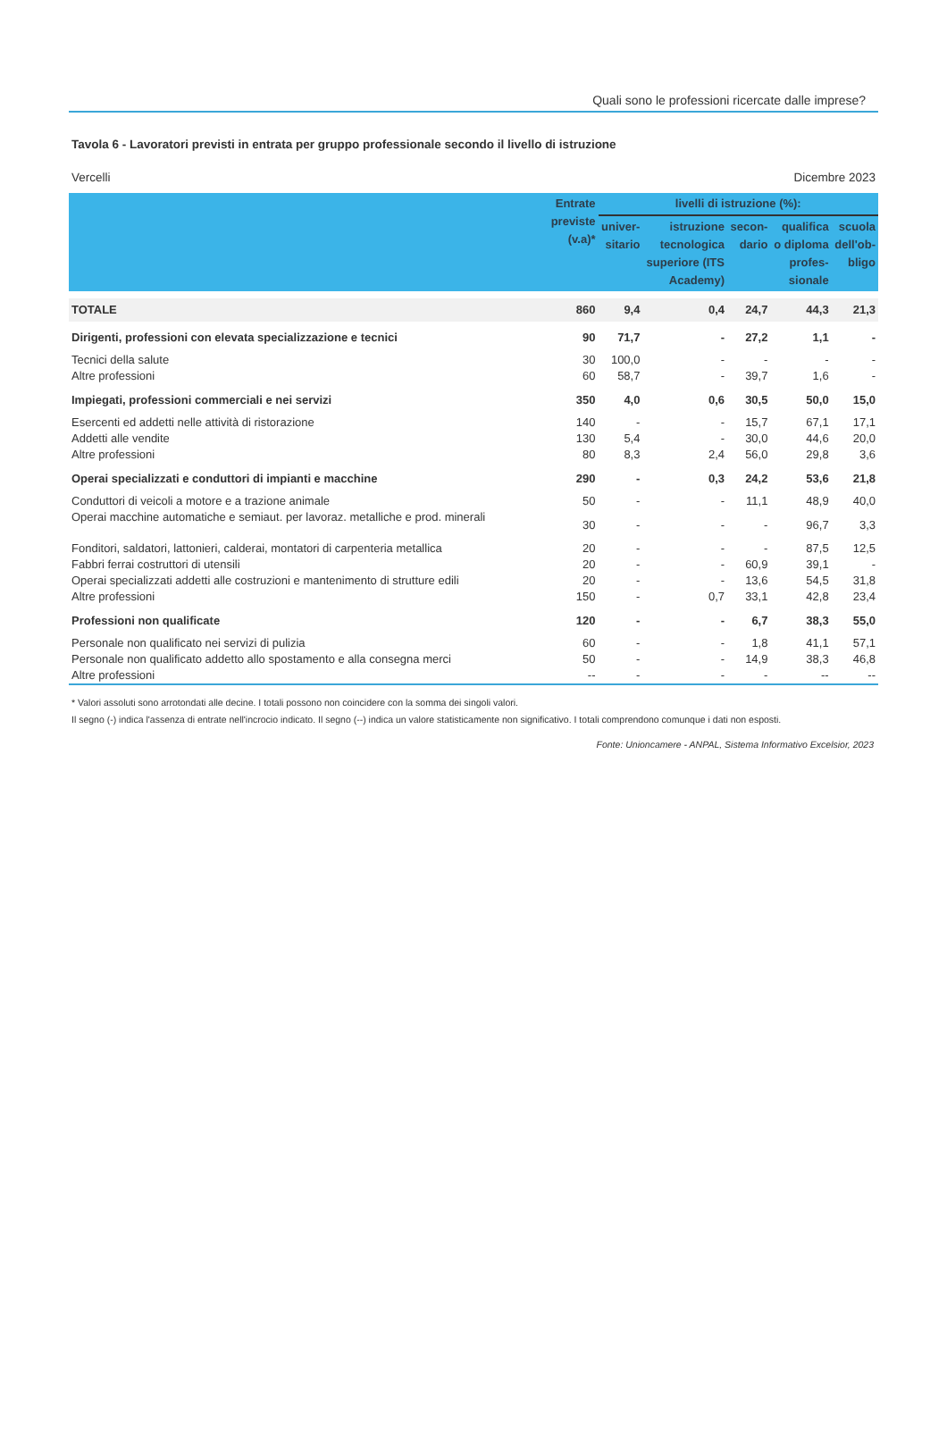Quali sono le professioni ricercate dalle imprese?
Tavola 6 - Lavoratori previsti in entrata per gruppo professionale secondo il livello di istruzione
Vercelli Dicembre 2023
| | Entrate previste (v.a)* | livelli di istruzione (%): | | | | |
| --- | --- | --- | --- | --- | --- | --- |
| | | univer- sitario | istruzione tecnologica superiore (ITS Academy) | secon- dario | qualifica o diploma profes- sionale | scuola dell'ob- bligo |
| TOTALE | 860 | 9,4 | 0,4 | 24,7 | 44,3 | 21,3 |
| Dirigenti, professioni con elevata specializzazione e tecnici | 90 | 71,7 | - | 27,2 | 1,1 | - |
| Tecnici della salute | 30 | 100,0 | - | - | - | - |
| Altre professioni | 60 | 58,7 | - | 39,7 | 1,6 | - |
| Impiegati, professioni commerciali e nei servizi | 350 | 4,0 | 0,6 | 30,5 | 50,0 | 15,0 |
| Esercenti ed addetti nelle attività di ristorazione | 140 | - | - | 15,7 | 67,1 | 17,1 |
| Addetti alle vendite | 130 | 5,4 | - | 30,0 | 44,6 | 20,0 |
| Altre professioni | 80 | 8,3 | 2,4 | 56,0 | 29,8 | 3,6 |
| Operai specializzati e conduttori di impianti e macchine | 290 | - | 0,3 | 24,2 | 53,6 | 21,8 |
| Conduttori di veicoli a motore e a trazione animale | 50 | - | - | 11,1 | 48,9 | 40,0 |
| Operai macchine automatiche e semiaut. per lavoraz. metalliche e prod. minerali | 30 | - | - | - | 96,7 | 3,3 |
| Fonditori, saldatori, lattonieri, calderai, montatori di carpenteria metallica | 20 | - | - | - | 87,5 | 12,5 |
| Fabbri ferrai costruttori di utensili | 20 | - | - | 60,9 | 39,1 | - |
| Operai specializzati addetti alle costruzioni e mantenimento di strutture edili | 20 | - | - | 13,6 | 54,5 | 31,8 |
| Altre professioni | 150 | - | 0,7 | 33,1 | 42,8 | 23,4 |
| Professioni non qualificate | 120 | - | - | 6,7 | 38,3 | 55,0 |
| Personale non qualificato nei servizi di pulizia | 60 | - | - | 1,8 | 41,1 | 57,1 |
| Personale non qualificato addetto allo spostamento e alla consegna merci | 50 | - | - | 14,9 | 38,3 | 46,8 |
| Altre professioni | -- | - | - | - | -- | -- |
* Valori assoluti sono arrotondati alle decine. I totali possono non coincidere con la somma dei singoli valori.
Il segno (-) indica l'assenza di entrate nell'incrocio indicato. Il segno (--) indica un valore statisticamente non significativo. I totali comprendono comunque i dati non esposti.
Fonte: Unioncamere - ANPAL, Sistema Informativo Excelsior, 2023